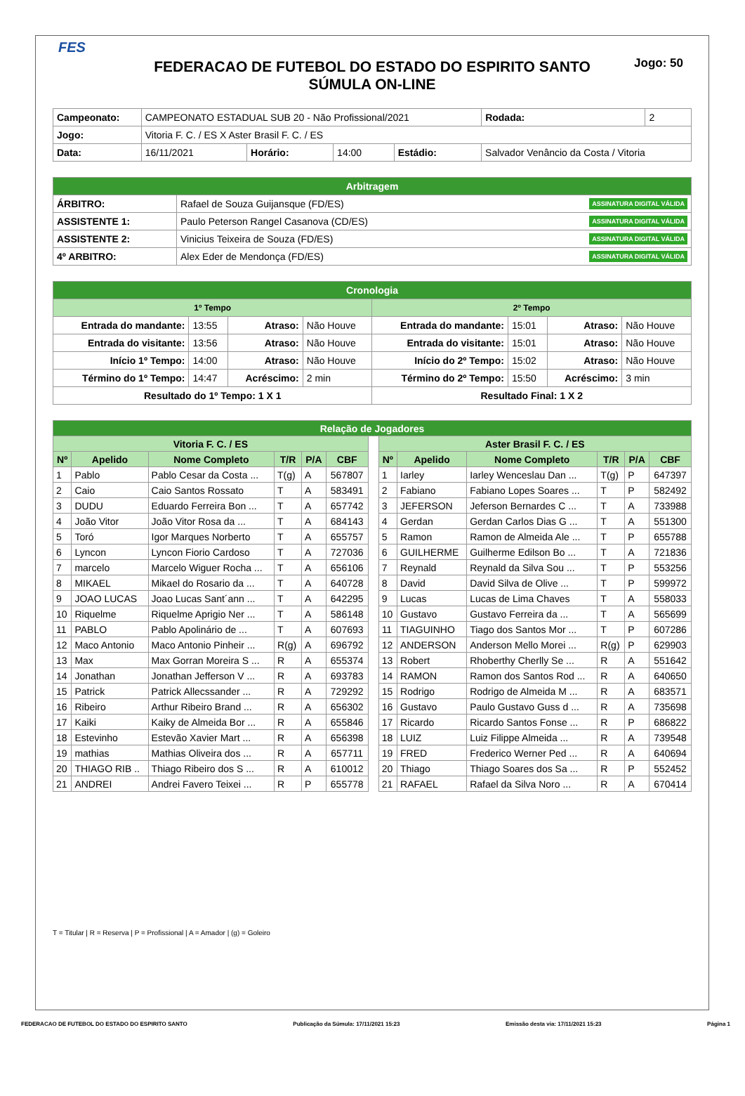FES
Jogo: 50
FEDERACAO DE FUTEBOL DO ESTADO DO ESPIRITO SANTO
SÚMULA ON-LINE
| Campeonato: | CAMPEONATO ESTADUAL SUB 20 - Não Profissional/2021 | | | | | Rodada: | 2 |
| Jogo: | Vitoria F. C. / ES X Aster Brasil F. C. / ES | | | | | | |
| Data: | 16/11/2021 | Horário: | 14:00 | Estádio: | Salvador Venâncio da Costa / Vitoria | | |
| Arbitragem | |
| ÁRBITRO: | Rafael de Souza Guijansque (FD/ES) ASSINATURA DIGITAL VÁLIDA |
| ASSISTENTE 1: | Paulo Peterson Rangel Casanova (CD/ES) ASSINATURA DIGITAL VÁLIDA |
| ASSISTENTE 2: | Vinicius Teixeira de Souza (FD/ES) ASSINATURA DIGITAL VÁLIDA |
| 4º ARBITRO: | Alex Eder de Mendonça (FD/ES) ASSINATURA DIGITAL VÁLIDA |
| Cronologia | | | | | | | |
| 1º Tempo | | | | 2º Tempo | | | |
| Entrada do mandante: | 13:55 | Atraso: | Não Houve | Entrada do mandante: | 15:01 | Atraso: | Não Houve |
| Entrada do visitante: | 13:56 | Atraso: | Não Houve | Entrada do visitante: | 15:01 | Atraso: | Não Houve |
| Início 1º Tempo: | 14:00 | Atraso: | Não Houve | Início do 2º Tempo: | 15:02 | Atraso: | Não Houve |
| Término do 1º Tempo: | 14:47 | Acréscimo: | 2 min | Término do 2º Tempo: | 15:50 | Acréscimo: | 3 min |
| Resultado do 1º Tempo: 1 X 1 | | | | Resultado Final: 1 X 2 | | | |
| Relação de Jogadores | | | | | | | | | | | | |
| Vitoria F. C. / ES | | | | | | | Aster Brasil F. C. / ES | | | | | |
| Nº | Apelido | Nome Completo | T/R | P/A | CBF | | Nº | Apelido | Nome Completo | T/R | P/A | CBF |
| 1 | Pablo | Pablo Cesar da Costa ... | T(g) | A | 567807 | | 1 | Iarley | Iarley Wenceslau Dan ... | T(g) | P | 647397 |
| 2 | Caio | Caio Santos Rossato | T | A | 583491 | | 2 | Fabiano | Fabiano Lopes Soares ... | T | P | 582492 |
| 3 | DUDU | Eduardo Ferreira Bon ... | T | A | 657742 | | 3 | JEFERSON | Jeferson Bernardes C ... | T | A | 733988 |
| 4 | João Vitor | João Vitor Rosa da ... | T | A | 684143 | | 4 | Gerdan | Gerdan Carlos Dias G ... | T | A | 551300 |
| 5 | Toró | Igor Marques Norberto | T | A | 655757 | | 5 | Ramon | Ramon de Almeida Ale ... | T | P | 655788 |
| 6 | Lyncon | Lyncon Fiorio Cardoso | T | A | 727036 | | 6 | GUILHERME | Guilherme Edilson Bo ... | T | A | 721836 |
| 7 | marcelo | Marcelo Wiguer Rocha ... | T | A | 656106 | | 7 | Reynald | Reynald da Silva Sou ... | T | P | 553256 |
| 8 | MIKAEL | Mikael do Rosario da ... | T | A | 640728 | | 8 | David | David Silva de Olive ... | T | P | 599972 |
| 9 | JOAO LUCAS | Joao Lucas Sant´ann ... | T | A | 642295 | | 9 | Lucas | Lucas de Lima Chaves | T | A | 558033 |
| 10 | Riquelme | Riquelme Aprigio Ner ... | T | A | 586148 | | 10 | Gustavo | Gustavo Ferreira da ... | T | A | 565699 |
| 11 | PABLO | Pablo Apolinário de ... | T | A | 607693 | | 11 | TIAGUINHO | Tiago dos Santos Mor ... | T | P | 607286 |
| 12 | Maco Antonio | Maco Antonio Pinheir ... | R(g) | A | 696792 | | 12 | ANDERSON | Anderson Mello Morei ... | R(g) | P | 629903 |
| 13 | Max | Max Gorran Moreira S ... | R | A | 655374 | | 13 | Robert | Rhoberthy Cherlly Se ... | R | A | 551642 |
| 14 | Jonathan | Jonathan Jefferson V ... | R | A | 693783 | | 14 | RAMON | Ramon dos Santos Rod ... | R | A | 640650 |
| 15 | Patrick | Patrick Allecssander ... | R | A | 729292 | | 15 | Rodrigo | Rodrigo de Almeida M ... | R | A | 683571 |
| 16 | Ribeiro | Arthur Ribeiro Brand ... | R | A | 656302 | | 16 | Gustavo | Paulo Gustavo Guss d ... | R | A | 735698 |
| 17 | Kaiki | Kaiky de Almeida Bor ... | R | A | 655846 | | 17 | Ricardo | Ricardo Santos Fonse ... | R | P | 686822 |
| 18 | Estevinho | Estevão Xavier Mart ... | R | A | 656398 | | 18 | LUIZ | Luiz Filippe Almeida ... | R | A | 739548 |
| 19 | mathias | Mathias Oliveira dos ... | R | A | 657711 | | 19 | FRED | Frederico Werner Ped ... | R | A | 640694 |
| 20 | THIAGO RIB .. | Thiago Ribeiro dos S ... | R | A | 610012 | | 20 | Thiago | Thiago Soares dos Sa ... | R | P | 552452 |
| 21 | ANDREI | Andrei Favero Teixei ... | R | P | 655778 | | 21 | RAFAEL | Rafael da Silva Noro ... | R | A | 670414 |
T = Titular | R = Reserva | P = Profissional | A = Amador | (g) = Goleiro
FEDERACAO DE FUTEBOL DO ESTADO DO ESPIRITO SANTO Publicação da Súmula: 17/11/2021 15:23 Emissão desta via: 17/11/2021 15:23 Página 1